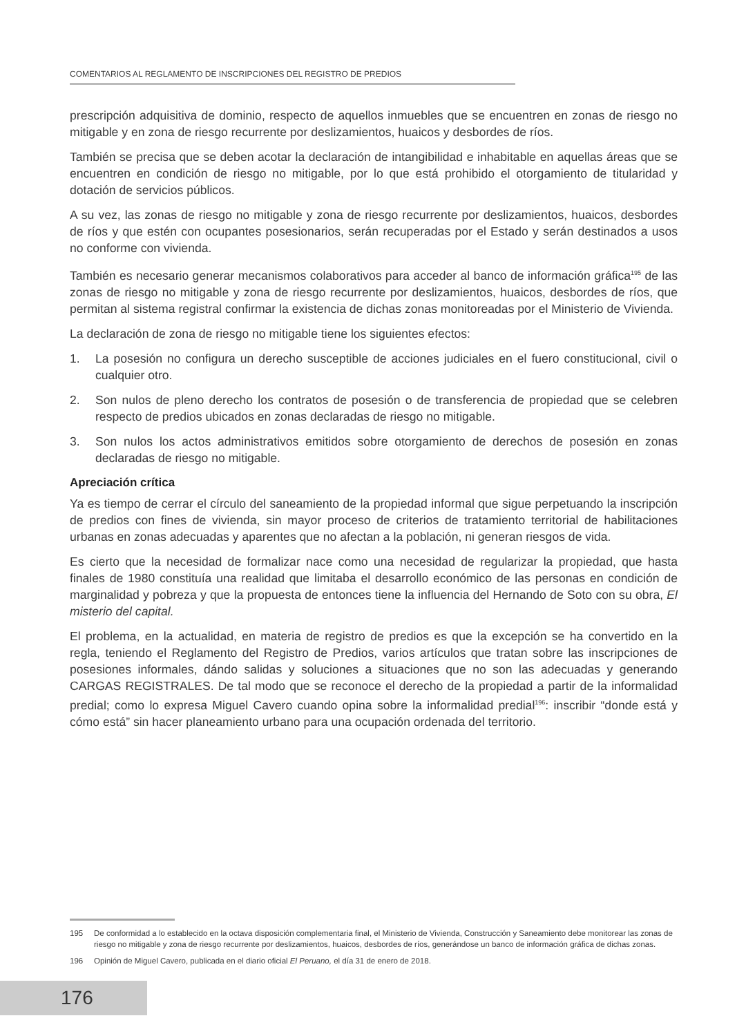COMENTARIOS AL REGLAMENTO DE INSCRIPCIONES DEL REGISTRO DE PREDIOS
prescripción adquisitiva de dominio, respecto de aquellos inmuebles que se encuentren en zonas de riesgo no mitigable y en zona de riesgo recurrente por deslizamientos, huaicos y desbordes de ríos.
También se precisa que se deben acotar la declaración de intangibilidad e inhabitable en aquellas áreas que se encuentren en condición de riesgo no mitigable, por lo que está prohibido el otorgamiento de titularidad y dotación de servicios públicos.
A su vez, las zonas de riesgo no mitigable y zona de riesgo recurrente por deslizamientos, huaicos, desbordes de ríos y que estén con ocupantes posesionarios, serán recuperadas por el Estado y serán destinados a usos no conforme con vivienda.
También es necesario generar mecanismos colaborativos para acceder al banco de información gráfica<sup>195</sup> de las zonas de riesgo no mitigable y zona de riesgo recurrente por deslizamientos, huaicos, desbordes de ríos, que permitan al sistema registral confirmar la existencia de dichas zonas monitoreadas por el Ministerio de Vivienda.
La declaración de zona de riesgo no mitigable tiene los siguientes efectos:
1. La posesión no configura un derecho susceptible de acciones judiciales en el fuero constitucional, civil o cualquier otro.
2. Son nulos de pleno derecho los contratos de posesión o de transferencia de propiedad que se celebren respecto de predios ubicados en zonas declaradas de riesgo no mitigable.
3. Son nulos los actos administrativos emitidos sobre otorgamiento de derechos de posesión en zonas declaradas de riesgo no mitigable.
Apreciación crítica
Ya es tiempo de cerrar el círculo del saneamiento de la propiedad informal que sigue perpetuando la inscripción de predios con fines de vivienda, sin mayor proceso de criterios de tratamiento territorial de habilitaciones urbanas en zonas adecuadas y aparentes que no afectan a la población, ni generan riesgos de vida.
Es cierto que la necesidad de formalizar nace como una necesidad de regularizar la propiedad, que hasta finales de 1980 constituía una realidad que limitaba el desarrollo económico de las personas en condición de marginalidad y pobreza y que la propuesta de entonces tiene la influencia del Hernando de Soto con su obra, El misterio del capital.
El problema, en la actualidad, en materia de registro de predios es que la excepción se ha convertido en la regla, teniendo el Reglamento del Registro de Predios, varios artículos que tratan sobre las inscripciones de posesiones informales, dándo salidas y soluciones a situaciones que no son las adecuadas y generando CARGAS REGISTRALES. De tal modo que se reconoce el derecho de la propiedad a partir de la informalidad predial; como lo expresa Miguel Cavero cuando opina sobre la informalidad predial<sup>196</sup>: inscribir “donde está y cómo está” sin hacer planeamiento urbano para una ocupación ordenada del territorio.
195 De conformidad a lo establecido en la octava disposición complementaria final, el Ministerio de Vivienda, Construcción y Saneamiento debe monitorear las zonas de riesgo no mitigable y zona de riesgo recurrente por deslizamientos, huaicos, desbordes de ríos, generándose un banco de información gráfica de dichas zonas.
196 Opinión de Miguel Cavero, publicada en el diario oficial El Peruano, el día 31 de enero de 2018.
176